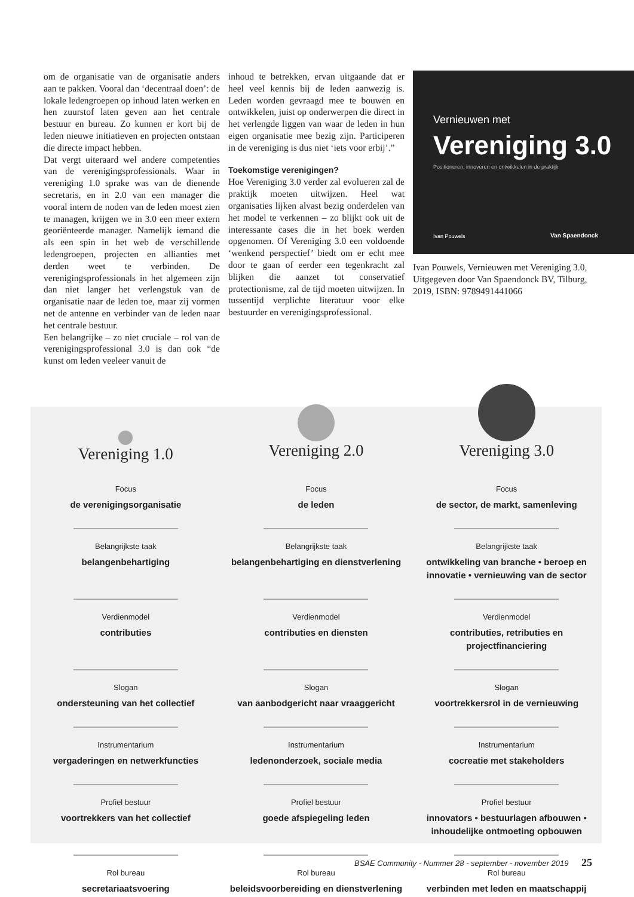om de organisatie van de organisatie anders aan te pakken. Vooral dan ‘decentraal doen’: de lokale ledengroepen op inhoud laten werken en hen zuurstof laten geven aan het centrale bestuur en bureau. Zo kunnen er kort bij de leden nieuwe initiatieven en projecten ontstaan die directe impact hebben.
Dat vergt uiteraard wel andere competenties van de verenigingsprofessionals. Waar in vereniging 1.0 sprake was van de dienende secretaris, en in 2.0 van een manager die vooral intern de noden van de leden moest zien te managen, krijgen we in 3.0 een meer extern georiënteerde manager. Namelijk iemand die als een spin in het web de verschillende ledengroepen, projecten en allianties met derden weet te verbinden. De verenigingsprofessionals in het algemeen zijn dan niet langer het verlengstuk van de organisatie naar de leden toe, maar zij vormen net de antenne en verbinder van de leden naar het centrale bestuur.
Een belangrijke – zo niet cruciale – rol van de verenigingsprofessional 3.0 is dan ook “de kunst om leden veeleer vanuit de
inhoud te betrekken, ervan uitgaande dat er heel veel kennis bij de leden aanwezig is. Leden worden gevraagd mee te bouwen en ontwikkelen, juist op onderwerpen die direct in het verlengde liggen van waar de leden in hun eigen organisatie mee bezig zijn. Participeren in de vereniging is dus niet ‘iets voor erbij’.”
Toekomstige verenigingen?
Hoe Vereniging 3.0 verder zal evolueren zal de praktijk moeten uitwijzen. Heel wat organisaties lijken alvast bezig onderdelen van het model te verkennen – zo blijkt ook uit de interessante cases die in het boek werden opgenomen. Of Vereniging 3.0 een voldoende ‘wenkend perspectief’ biedt om er echt mee door te gaan of eerder een tegenkracht zal blijken die aanzet tot conservatief protectionisme, zal de tijd moeten uitwijzen. In tussentijd verplichte literatuur voor elke bestuurder en verenigingsprofessional.
Vernieuwen met
Vereniging 3.0
Positioneren, innoveren en ontwikkelen in de praktijk
Ivan Pouwels Van Spaendonck
Ivan Pouwels, Vernieuwen met Vereniging 3.0, Uitgegeven door Van Spaendonck BV, Tilburg, 2019, ISBN: 9789491441066
| Vereniging 1.0 | Vereniging 2.0 | Vereniging 3.0 |
| --- | --- | --- |
| Focus de verenigingsorganisatie | Focus de leden | Focus de sector, de markt, samenleving |
| Belangrijkste taak belangenbehartiging | Belangrijkste taak belangenbehartiging en dienstverlening | Belangrijkste taak ontwikkeling van branche • beroep en innovatie • vernieuwing van de sector |
| Verdienmodel contributies | Verdienmodel contributies en diensten | Verdienmodel contributies, retributies en projectfinanciering |
| Slogan ondersteuning van het collectief | Slogan van aanbodgericht naar vraaggericht | Slogan voortrekkersrol in de vernieuwing |
| Instrumentarium vergaderingen en netwerkfuncties | Instrumentarium ledenonderzoek, sociale media | Instrumentarium cocreatie met stakeholders |
| Profiel bestuur voortrekkers van het collectief | Profiel bestuur goede afspiegeling leden | Profiel bestuur innovators • bestuurlagen afbouwen • inhoudelijke ontmoeting opbouwen |
| Rol bureau secretariaatsvoering | Rol bureau beleidsvoorbereiding en dienstverlening | Rol bureau verbinden met leden en maatschappij |
BSAE Community - Nummer 28 - september - november 2019 25